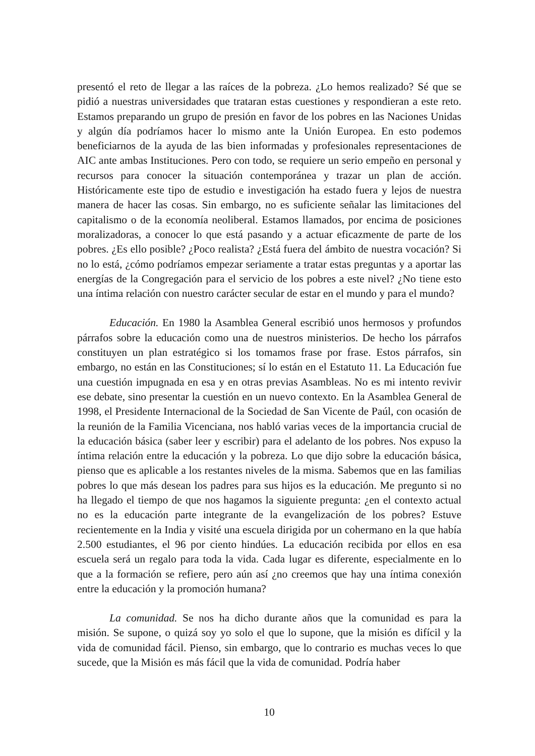presentó el reto de llegar a las raíces de la pobreza. ¿Lo hemos realizado? Sé que se pidió a nuestras universidades que trataran estas cuestiones y respondieran a este reto. Estamos preparando un grupo de presión en favor de los pobres en las Naciones Unidas y algún día podríamos hacer lo mismo ante la Unión Europea. En esto podemos beneficiarnos de la ayuda de las bien informadas y profesionales representaciones de AIC ante ambas Instituciones. Pero con todo, se requiere un serio empeño en personal y recursos para conocer la situación contemporánea y trazar un plan de acción. Históricamente este tipo de estudio e investigación ha estado fuera y lejos de nuestra manera de hacer las cosas. Sin embargo, no es suficiente señalar las limitaciones del capitalismo o de la economía neoliberal. Estamos llamados, por encima de posiciones moralizadoras, a conocer lo que está pasando y a actuar eficazmente de parte de los pobres. ¿Es ello posible? ¿Poco realista? ¿Está fuera del ámbito de nuestra vocación? Si no lo está, ¿cómo podríamos empezar seriamente a tratar estas preguntas y a aportar las energías de la Congregación para el servicio de los pobres a este nivel? ¿No tiene esto una íntima relación con nuestro carácter secular de estar en el mundo y para el mundo?
Educación. En 1980 la Asamblea General escribió unos hermosos y profundos párrafos sobre la educación como una de nuestros ministerios. De hecho los párrafos constituyen un plan estratégico si los tomamos frase por frase. Estos párrafos, sin embargo, no están en las Constituciones; sí lo están en el Estatuto 11. La Educación fue una cuestión impugnada en esa y en otras previas Asambleas. No es mi intento revivir ese debate, sino presentar la cuestión en un nuevo contexto. En la Asamblea General de 1998, el Presidente Internacional de la Sociedad de San Vicente de Paúl, con ocasión de la reunión de la Familia Vicenciana, nos habló varias veces de la importancia crucial de la educación básica (saber leer y escribir) para el adelanto de los pobres. Nos expuso la íntima relación entre la educación y la pobreza. Lo que dijo sobre la educación básica, pienso que es aplicable a los restantes niveles de la misma. Sabemos que en las familias pobres lo que más desean los padres para sus hijos es la educación. Me pregunto si no ha llegado el tiempo de que nos hagamos la siguiente pregunta: ¿en el contexto actual no es la educación parte integrante de la evangelización de los pobres? Estuve recientemente en la India y visité una escuela dirigida por un cohermano en la que había 2.500 estudiantes, el 96 por ciento hindúes. La educación recibida por ellos en esa escuela será un regalo para toda la vida. Cada lugar es diferente, especialmente en lo que a la formación se refiere, pero aún así ¿no creemos que hay una íntima conexión entre la educación y la promoción humana?
La comunidad. Se nos ha dicho durante años que la comunidad es para la misión. Se supone, o quizá soy yo solo el que lo supone, que la misión es difícil y la vida de comunidad fácil. Pienso, sin embargo, que lo contrario es muchas veces lo que sucede, que la Misión es más fácil que la vida de comunidad. Podría haber
10